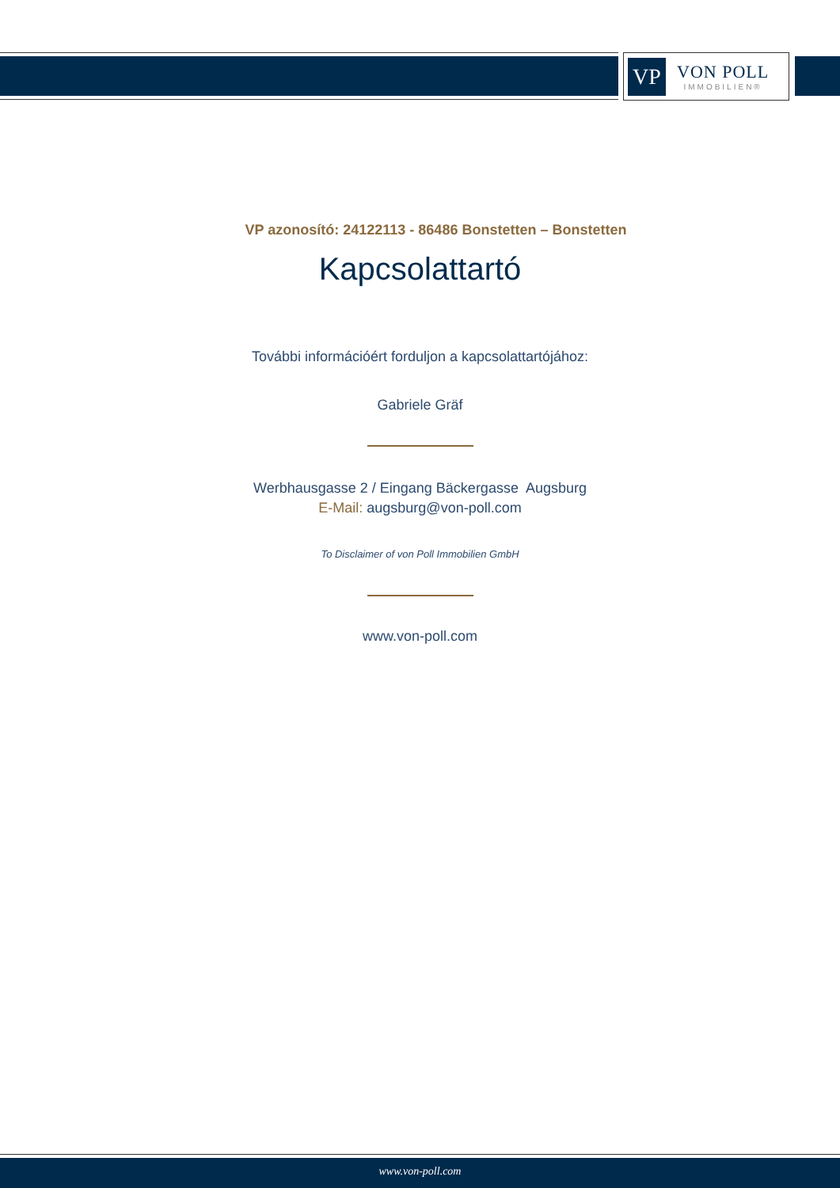VP
VON POLL
IMMOBILIEN®
VP azonosító: 24122113 - 86486 Bonstetten – Bonstetten
Kapcsolattartó
További információért forduljon a kapcsolattartójához:
Gabriele Gräf
Werbhausgasse 2 / Eingang Bäckergasse Augsburg
E-Mail: augsburg@von-poll.com
To Disclaimer of von Poll Immobilien GmbH
www.von-poll.com
www.von-poll.com